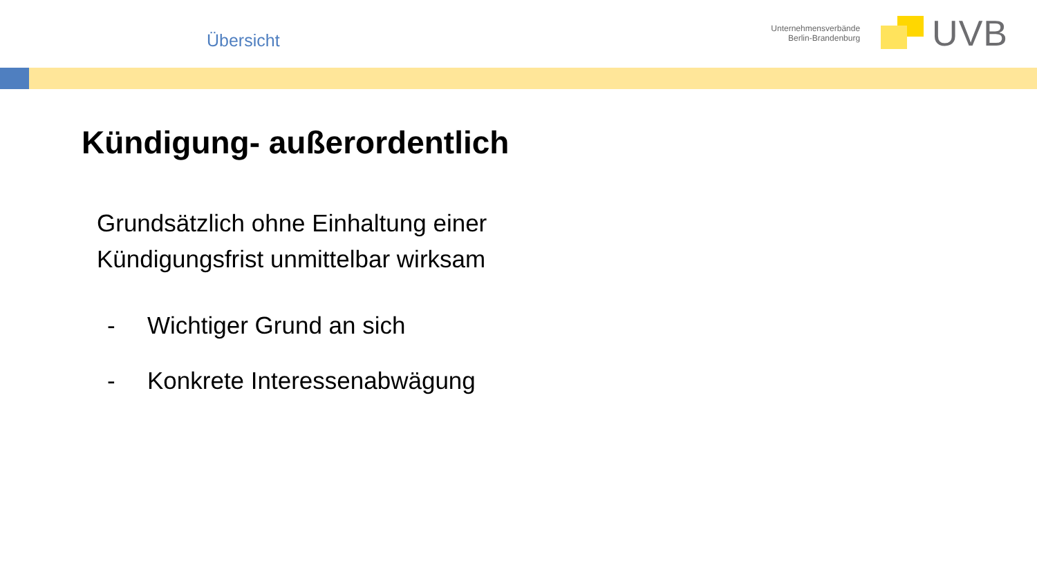Übersicht
Unternehmensverbände
Berlin-Brandenburg
UVB
Kündigung- außerordentlich
Grundsätzlich ohne Einhaltung einer
Kündigungsfrist unmittelbar wirksam
- Wichtiger Grund an sich
- Konkrete Interessenabwägung